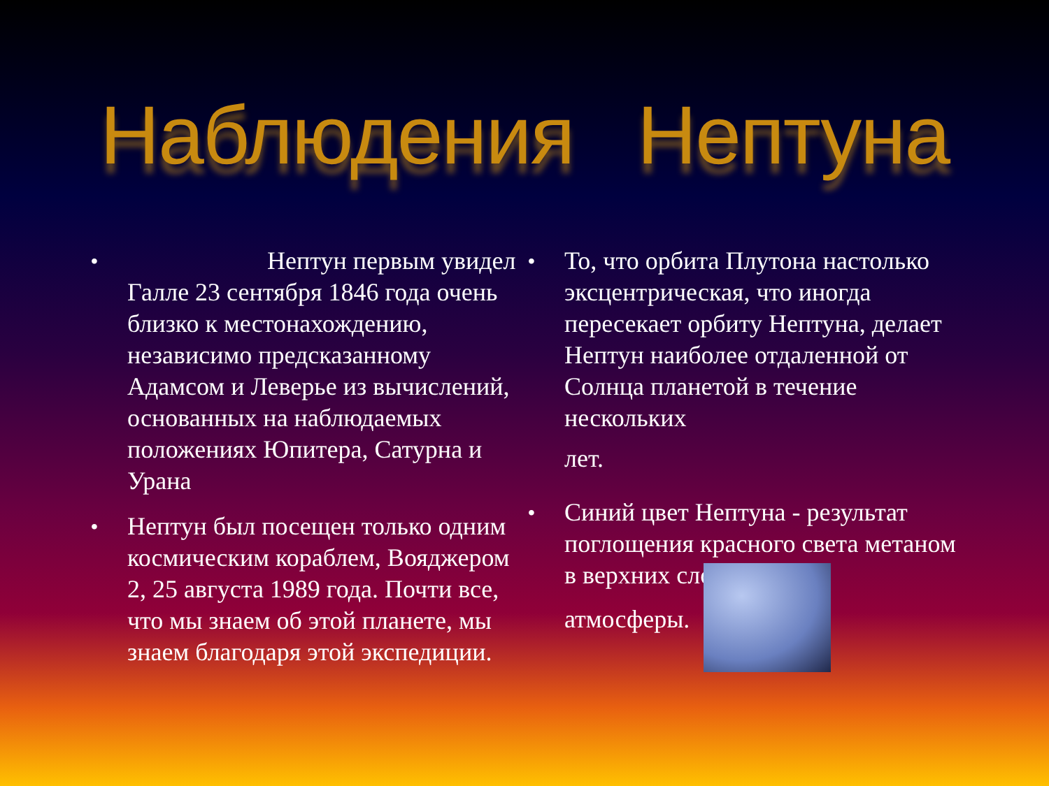Наблюдения Нептуна
• Нептун первым увидел Галле 23 сентября 1846 года очень близко к местонахождению, независимо предсказанному Адамсом и Леверье из вычислений, основанных на наблюдаемых положениях Юпитера, Сатурна и Урана
• Нептун был посещен только одним космическим кораблем, Вояджером 2, 25 августа 1989 года. Почти все, что мы знаем об этой планете, мы знаем благодаря этой экспедиции.
• То, что орбита Плутона настолько эксцентрическая, что иногда пересекает орбиту Нептуна, делает Нептун наиболее отдаленной от Солнца планетой в течение нескольких
лет.
• Синий цвет Нептуна - результат поглощения красного света метаном в верхних слоях
атмосферы.